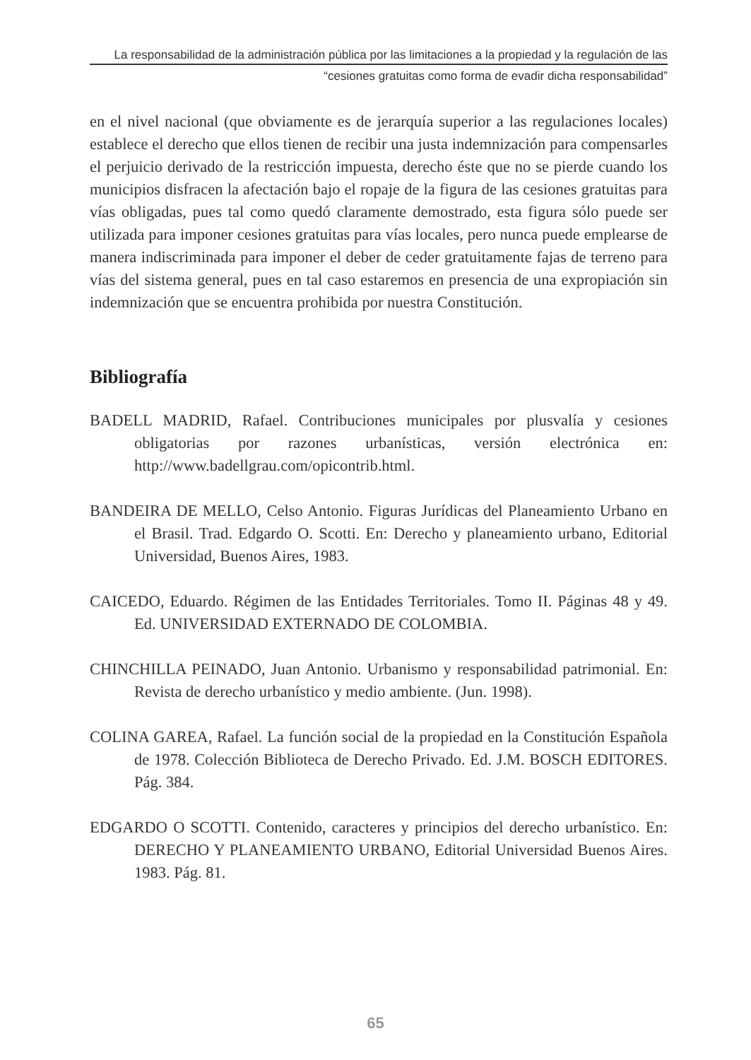La responsabilidad de la administración pública por las limitaciones a la propiedad y la regulación de las
“cesiones gratuitas como forma de evadir dicha responsabilidad”
en el nivel nacional (que obviamente es de jerarquía superior a las regulaciones locales) establece el derecho que ellos tienen de recibir una justa indemnización para compensarles el perjuicio derivado de la restricción impuesta, derecho éste que no se pierde cuando los municipios disfracen la afectación bajo el ropaje de la figura de las cesiones gratuitas para vías obligadas, pues tal como quedó claramente demostrado, esta figura sólo puede ser utilizada para imponer cesiones gratuitas para vías locales, pero nunca puede emplearse de manera indiscriminada para imponer el deber de ceder gratuitamente fajas de terreno para vías del sistema general, pues en tal caso estaremos en presencia de una expropiación sin indemnización que se encuentra prohibida por nuestra Constitución.
Bibliografía
BADELL MADRID, Rafael. Contribuciones municipales por plusvalía y cesiones obligatorias por razones urbanísticas, versión electrónica en: http://www.badellgrau.com/opicontrib.html.
BANDEIRA DE MELLO, Celso Antonio. Figuras Jurídicas del Planeamiento Urbano en el Brasil. Trad. Edgardo O. Scotti. En: Derecho y planeamiento urbano, Editorial Universidad, Buenos Aires, 1983.
CAICEDO, Eduardo. Régimen de las Entidades Territoriales. Tomo II. Páginas 48 y 49. Ed. UNIVERSIDAD EXTERNADO DE COLOMBIA.
CHINCHILLA PEINADO, Juan Antonio. Urbanismo y responsabilidad patrimonial. En: Revista de derecho urbanístico y medio ambiente. (Jun. 1998).
COLINA GAREA, Rafael. La función social de la propiedad en la Constitución Española de 1978. Colección Biblioteca de Derecho Privado. Ed. J.M. BOSCH EDITORES. Pág. 384.
EDGARDO O SCOTTI. Contenido, caracteres y principios del derecho urbanístico. En: DERECHO Y PLANEAMIENTO URBANO, Editorial Universidad Buenos Aires. 1983. Pág. 81.
65